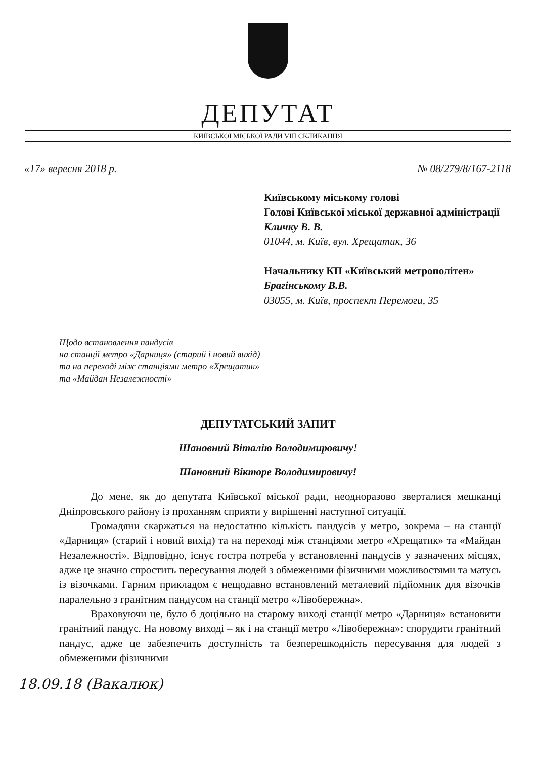ДЕПУТАТ
КИЇВСЬКОЇ МІСЬКОЇ РАДИ VIII СКЛИКАННЯ
«17» вересня 2018 р. № 08/279/8/167-2118
Київському міському голові
Голові Київської міської державної адміністрації
Кличку В. В.
01044, м. Київ, вул. Хрещатик, 36
Начальнику КП «Київський метрополітен»
Брагінському В.В.
03055, м. Київ, проспект Перемоги, 35
Щодо встановлення пандусів
на станції метро «Дарниця» (старий і новий вихід)
та на переході між станціями метро «Хрещатик»
та «Майдан Незалежності»
ДЕПУТАТСЬКИЙ ЗАПИТ
Шановний Віталію Володимировичу!
Шановний Вікторе Володимировичу!
До мене, як до депутата Київської міської ради, неодноразово зверталися мешканці Дніпровського району із проханням сприяти у вирішенні наступної ситуації.
Громадяни скаржаться на недостатню кількість пандусів у метро, зокрема – на станції «Дарниця» (старий і новий вихід) та на переході між станціями метро «Хрещатик» та «Майдан Незалежності». Відповідно, існує гостра потреба у встановленні пандусів у зазначених місцях, адже це значно спростить пересування людей з обмеженими фізичними можливостями та матусь із візочками. Гарним прикладом є нещодавно встановлений металевий підйомник для візочків паралельно з гранітним пандусом на станції метро «Лівобережна».
Враховуючи це, було б доцільно на старому виході станції метро «Дарниця» встановити гранітний пандус. На новому виході – як і на станції метро «Лівобережна»: спорудити гранітний пандус, адже це забезпечить доступність та безперешкодність пересування для людей з обмеженими фізичними
18.09.18 (Вакалюк)